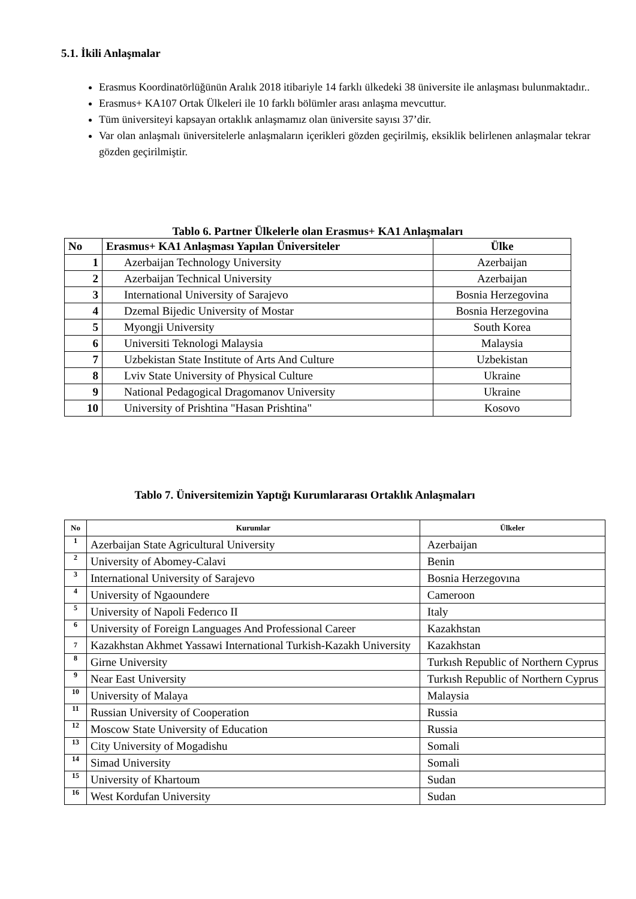5.1. İkili Anlaşmalar
Erasmus Koordinatörlüğünün Aralık 2018 itibariyle 14 farklı ülkedeki 38 üniversite ile anlaşması bulunmaktadır..
Erasmus+ KA107 Ortak Ülkeleri ile 10 farklı bölümler arası anlaşma mevcuttur.
Tüm üniversiteyi kapsayan ortaklık anlaşmamız olan üniversite sayısı 37’dir.
Var olan anlaşmalı üniversitelerle anlaşmaların içerikleri gözden geçirilmiş, eksiklik belirlenen anlaşmalar tekrar gözden geçirilmiştir.
Tablo 6. Partner Ülkelerle olan Erasmus+ KA1 Anlaşmaları
| No | Erasmus+ KA1 Anlaşması Yapılan Üniversiteler | Ülke |
| --- | --- | --- |
| 1 | Azerbaijan Technology University | Azerbaijan |
| 2 | Azerbaijan Technical University | Azerbaijan |
| 3 | International University of Sarajevo | Bosnia Herzegovina |
| 4 | Dzemal Bijedic University of Mostar | Bosnia Herzegovina |
| 5 | Myongji University | South Korea |
| 6 | Universiti Teknologi Malaysia | Malaysia |
| 7 | Uzbekistan State Institute of Arts And Culture | Uzbekistan |
| 8 | Lviv State University of Physical Culture | Ukraine |
| 9 | National Pedagogical Dragomanov University | Ukraine |
| 10 | University of Prishtina "Hasan Prishtina" | Kosovo |
Tablo 7. Üniversitemizin Yaptığı Kurumlararası Ortaklık Anlaşmaları
| No | Kurumlar | Ülkeler |
| --- | --- | --- |
| 1 | Azerbaijan State Agricultural University | Azerbaijan |
| 2 | University of Abomey-Calavi | Benin |
| 3 | International University of Sarajevo | Bosnia Herzegovına |
| 4 | University of Ngaoundere | Cameroon |
| 5 | University of Napoli Federıco II | Italy |
| 6 | University of Foreign Languages And Professional Career | Kazakhstan |
| 7 | Kazakhstan Akhmet Yassawi International Turkish-Kazakh University | Kazakhstan |
| 8 | Girne University | Turkısh Republic of Northern Cyprus |
| 9 | Near East University | Turkısh Republic of Northern Cyprus |
| 10 | University of Malaya | Malaysia |
| 11 | Russian University of Cooperation | Russia |
| 12 | Moscow State University of Education | Russia |
| 13 | City University of Mogadishu | Somali |
| 14 | Simad University | Somali |
| 15 | University of Khartoum | Sudan |
| 16 | West Kordufan University | Sudan |